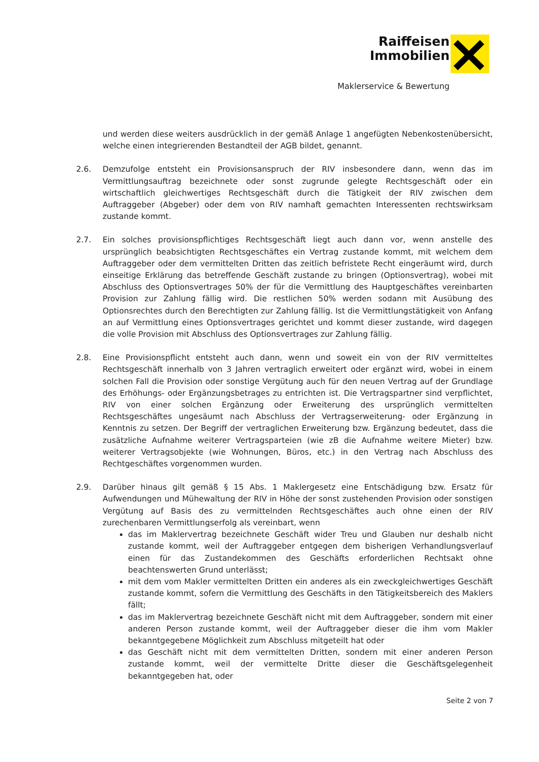Raiffeisen
Immobilien
Maklerservice & Bewertung
und werden diese weiters ausdrücklich in der gemäß Anlage 1 angefügten Nebenkostenübersicht, welche einen integrierenden Bestandteil der AGB bildet, genannt.
2.6. Demzufolge entsteht ein Provisionsanspruch der RIV insbesondere dann, wenn das im Vermittlungsauftrag bezeichnete oder sonst zugrunde gelegte Rechtsgeschäft oder ein wirtschaftlich gleichwertiges Rechtsgeschäft durch die Tätigkeit der RIV zwischen dem Auftraggeber (Abgeber) oder dem von RIV namhaft gemachten Interessenten rechtswirksam zustande kommt.
2.7. Ein solches provisionspflichtiges Rechtsgeschäft liegt auch dann vor, wenn anstelle des ursprünglich beabsichtigten Rechtsgeschäftes ein Vertrag zustande kommt, mit welchem dem Auftraggeber oder dem vermittelten Dritten das zeitlich befristete Recht eingeräumt wird, durch einseitige Erklärung das betreffende Geschäft zustande zu bringen (Optionsvertrag), wobei mit Abschluss des Optionsvertrages 50% der für die Vermittlung des Hauptgeschäftes vereinbarten Provision zur Zahlung fällig wird. Die restlichen 50% werden sodann mit Ausübung des Optionsrechtes durch den Berechtigten zur Zahlung fällig. Ist die Vermittlungstätigkeit von Anfang an auf Vermittlung eines Optionsvertrages gerichtet und kommt dieser zustande, wird dagegen die volle Provision mit Abschluss des Optionsvertrages zur Zahlung fällig.
2.8. Eine Provisionspflicht entsteht auch dann, wenn und soweit ein von der RIV vermitteltes Rechtsgeschäft innerhalb von 3 Jahren vertraglich erweitert oder ergänzt wird, wobei in einem solchen Fall die Provision oder sonstige Vergütung auch für den neuen Vertrag auf der Grundlage des Erhöhungs- oder Ergänzungsbetrages zu entrichten ist. Die Vertragspartner sind verpflichtet, RIV von einer solchen Ergänzung oder Erweiterung des ursprünglich vermittelten Rechtsgeschäftes ungesäumt nach Abschluss der Vertragserweiterung- oder Ergänzung in Kenntnis zu setzen. Der Begriff der vertraglichen Erweiterung bzw. Ergänzung bedeutet, dass die zusätzliche Aufnahme weiterer Vertragsparteien (wie zB die Aufnahme weitere Mieter) bzw. weiterer Vertragsobjekte (wie Wohnungen, Büros, etc.) in den Vertrag nach Abschluss des Rechtgeschäftes vorgenommen wurden.
2.9. Darüber hinaus gilt gemäß § 15 Abs. 1 Maklergesetz eine Entschädigung bzw. Ersatz für Aufwendungen und Mühewaltung der RIV in Höhe der sonst zustehenden Provision oder sonstigen Vergütung auf Basis des zu vermittelnden Rechtsgeschäftes auch ohne einen der RIV zurechenbaren Vermittlungserfolg als vereinbart, wenn
das im Maklervertrag bezeichnete Geschäft wider Treu und Glauben nur deshalb nicht zustande kommt, weil der Auftraggeber entgegen dem bisherigen Verhandlungsverlauf einen für das Zustandekommen des Geschäfts erforderlichen Rechtsakt ohne beachtenswerten Grund unterlässt;
mit dem vom Makler vermittelten Dritten ein anderes als ein zweckgleichwertiges Geschäft zustande kommt, sofern die Vermittlung des Geschäfts in den Tätigkeitsbereich des Maklers fällt;
das im Maklervertrag bezeichnete Geschäft nicht mit dem Auftraggeber, sondern mit einer anderen Person zustande kommt, weil der Auftraggeber dieser die ihm vom Makler bekanntgegebene Möglichkeit zum Abschluss mitgeteilt hat oder
das Geschäft nicht mit dem vermittelten Dritten, sondern mit einer anderen Person zustande kommt, weil der vermittelte Dritte dieser die Geschäftsgelegenheit bekanntgegeben hat, oder
Seite 2 von 7